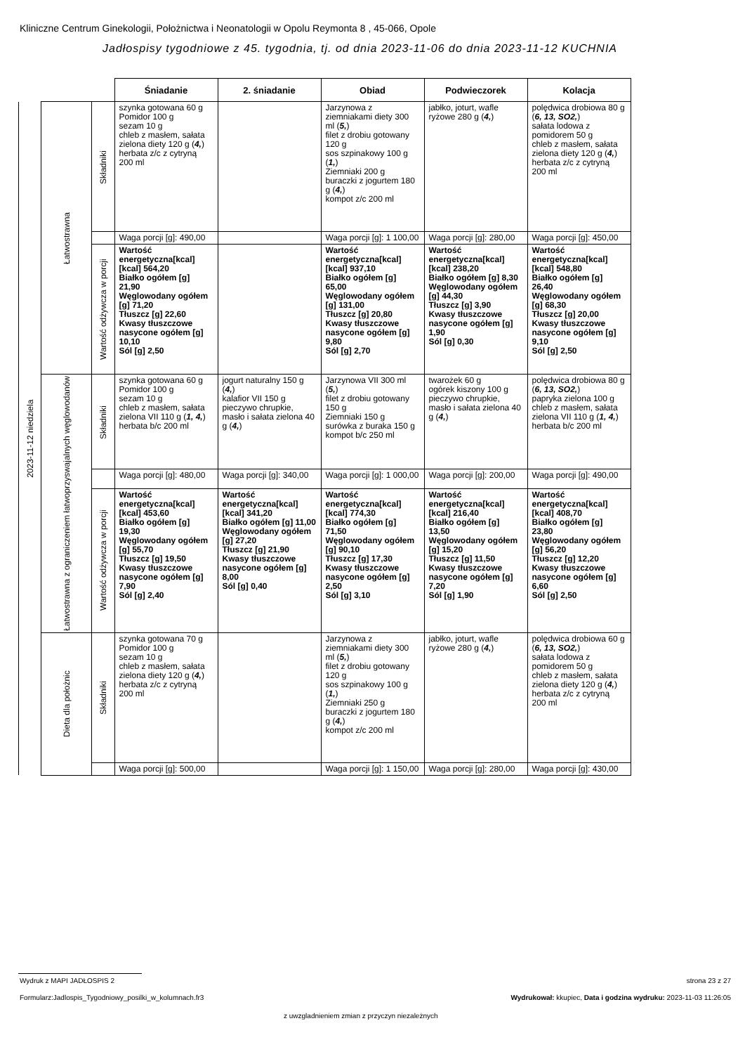Kliniczne Centrum Ginekologii, Położnictwa i Neonatologii w Opolu Reymonta 8 , 45-066, Opole
Jadłospisy tygodniowe z 45. tygodnia, tj. od dnia 2023-11-06 do dnia 2023-11-12 KUCHNIA
| | | | Śniadanie | 2. śniadanie | Obiad | Podwieczorek | Kolacja |
| --- | --- | --- | --- | --- | --- | --- | --- |
| 2023-11-12 niedziela | Łatwostrawna | Składniki | szynka gotowana 60 g Pomidor 100 g sezam 10 g chleb z masłem, sałata zielona diety 120 g ( 4, ) herbata z/c z cytryną 200 ml | | Jarzynowa z ziemniakami diety 300 ml ( 5, ) filet z drobiu gotowany 120 g sos szpinakowy 100 g ( 1, ) Ziemniaki 200 g buraczki z jogurtem 180 g ( 4, ) kompot z/c 200 ml | jabłko, joturt, wafle ryżowe 280 g ( 4, ) | polędwica drobiowa 80 g ( 6, 13, SO2, ) sałata lodowa z pomidorem 50 g chleb z masłem, sałata zielona diety 120 g ( 4, ) herbata z/c z cytryną 200 ml |
| | | | Waga porcji [g]: 490,00 | | Waga porcji [g]: 1 100,00 | Waga porcji [g]: 280,00 | Waga porcji [g]: 450,00 |
| | | Wartość odżywcza w porcji | Wartość energetyczna[kcal] [kcal] 564,20 Białko ogółem [g] 21,90 Węglowodany ogółem [g] 71,20 Tłuszcz [g] 22,60 Kwasy tłuszczowe nasycone ogółem [g] 10,10 Sól [g] 2,50 | | Wartość energetyczna[kcal] [kcal] 937,10 Białko ogółem [g] 65,00 Węglowodany ogółem [g] 131,00 Tłuszcz [g] 20,80 Kwasy tłuszczowe nasycone ogółem [g] 9,80 Sól [g] 2,70 | Wartość energetyczna[kcal] [kcal] 238,20 Białko ogółem [g] 8,30 Węglowodany ogółem [g] 44,30 Tłuszcz [g] 3,90 Kwasy tłuszczowe nasycone ogółem [g] 1,90 Sól [g] 0,30 | Wartość energetyczna[kcal] [kcal] 548,80 Białko ogółem [g] 26,40 Węglowodany ogółem [g] 68,30 Tłuszcz [g] 20,00 Kwasy tłuszczowe nasycone ogółem [g] 9,10 Sól [g] 2,50 |
| | Łatwostrawna z ograniczeniem łatwoprzyswajalnych węglowodanów | Składniki | szynka gotowana 60 g Pomidor 100 g sezam 10 g chleb z masłem, sałata zielona VII 110 g ( 1, 4, ) herbata b/c 200 ml | jogurt naturalny 150 g ( 4, ) kalafior VII 150 g pieczywo chrupkie, masło i sałata zielona 40 g ( 4, ) | Jarzynowa VII 300 ml ( 5, ) filet z drobiu gotowany 150 g Ziemniaki 150 g surówka z buraka 150 g kompot b/c 250 ml | twarożek 60 g ogórek kiszony 100 g pieczywo chrupkie, masło i sałata zielona 40 g ( 4, ) | polędwica drobiowa 80 g ( 6, 13, SO2, ) papryka zielona 100 g chleb z masłem, sałata zielona VII 110 g ( 1, 4, ) herbata b/c 200 ml |
| | | | Waga porcji [g]: 480,00 | Waga porcji [g]: 340,00 | Waga porcji [g]: 1 000,00 | Waga porcji [g]: 200,00 | Waga porcji [g]: 490,00 |
| | | Wartość odżywcza w porcji | Wartość energetyczna[kcal] [kcal] 453,60 Białko ogółem [g] 19,30 Węglowodany ogółem [g] 55,70 Tłuszcz [g] 19,50 Kwasy tłuszczowe nasycone ogółem [g] 7,90 Sól [g] 2,40 | Wartość energetyczna[kcal] [kcal] 341,20 Białko ogółem [g] 11,00 Węglowodany ogółem [g] 27,20 Tłuszcz [g] 21,90 Kwasy tłuszczowe nasycone ogółem [g] 8,00 Sól [g] 0,40 | Wartość energetyczna[kcal] [kcal] 774,30 Białko ogółem [g] 71,50 Węglowodany ogółem [g] 90,10 Tłuszcz [g] 17,30 Kwasy tłuszczowe nasycone ogółem [g] 2,50 Sól [g] 3,10 | Wartość energetyczna[kcal] [kcal] 216,40 Białko ogółem [g] 13,50 Węglowodany ogółem [g] 15,20 Tłuszcz [g] 11,50 Kwasy tłuszczowe nasycone ogółem [g] 7,20 Sól [g] 1,90 | Wartość energetyczna[kcal] [kcal] 408,70 Białko ogółem [g] 23,80 Węglowodany ogółem [g] 56,20 Tłuszcz [g] 12,20 Kwasy tłuszczowe nasycone ogółem [g] 6,60 Sól [g] 2,50 |
| | Dieta dla położnic | Składniki | szynka gotowana 70 g Pomidor 100 g sezam 10 g chleb z masłem, sałata zielona diety 120 g ( 4, ) herbata z/c z cytryną 200 ml | | Jarzynowa z ziemniakami diety 300 ml ( 5, ) filet z drobiu gotowany 120 g sos szpinakowy 100 g ( 1, ) Ziemniaki 250 g buraczki z jogurtem 180 g ( 4, ) kompot z/c 200 ml | jabłko, joturt, wafle ryżowe 280 g ( 4, ) | polędwica drobiowa 60 g ( 6, 13, SO2, ) sałata lodowa z pomidorem 50 g chleb z masłem, sałata zielona diety 120 g ( 4, ) herbata z/c z cytryną 200 ml |
| | | | Waga porcji [g]: 500,00 | | Waga porcji [g]: 1 150,00 | Waga porcji [g]: 280,00 | Waga porcji [g]: 430,00 |
Wydruk z MAPI JADŁOSPIS 2 strona 23 z 27
Formularz:Jadlospis_Tygodniowy_posilki_w_kolumnach.fr3
Wydrukował: kkupiec, Data i godzina wydruku: 2023-11-03 11:26:05
z uwzgladnieniem zmian z przyczyn niezależnych